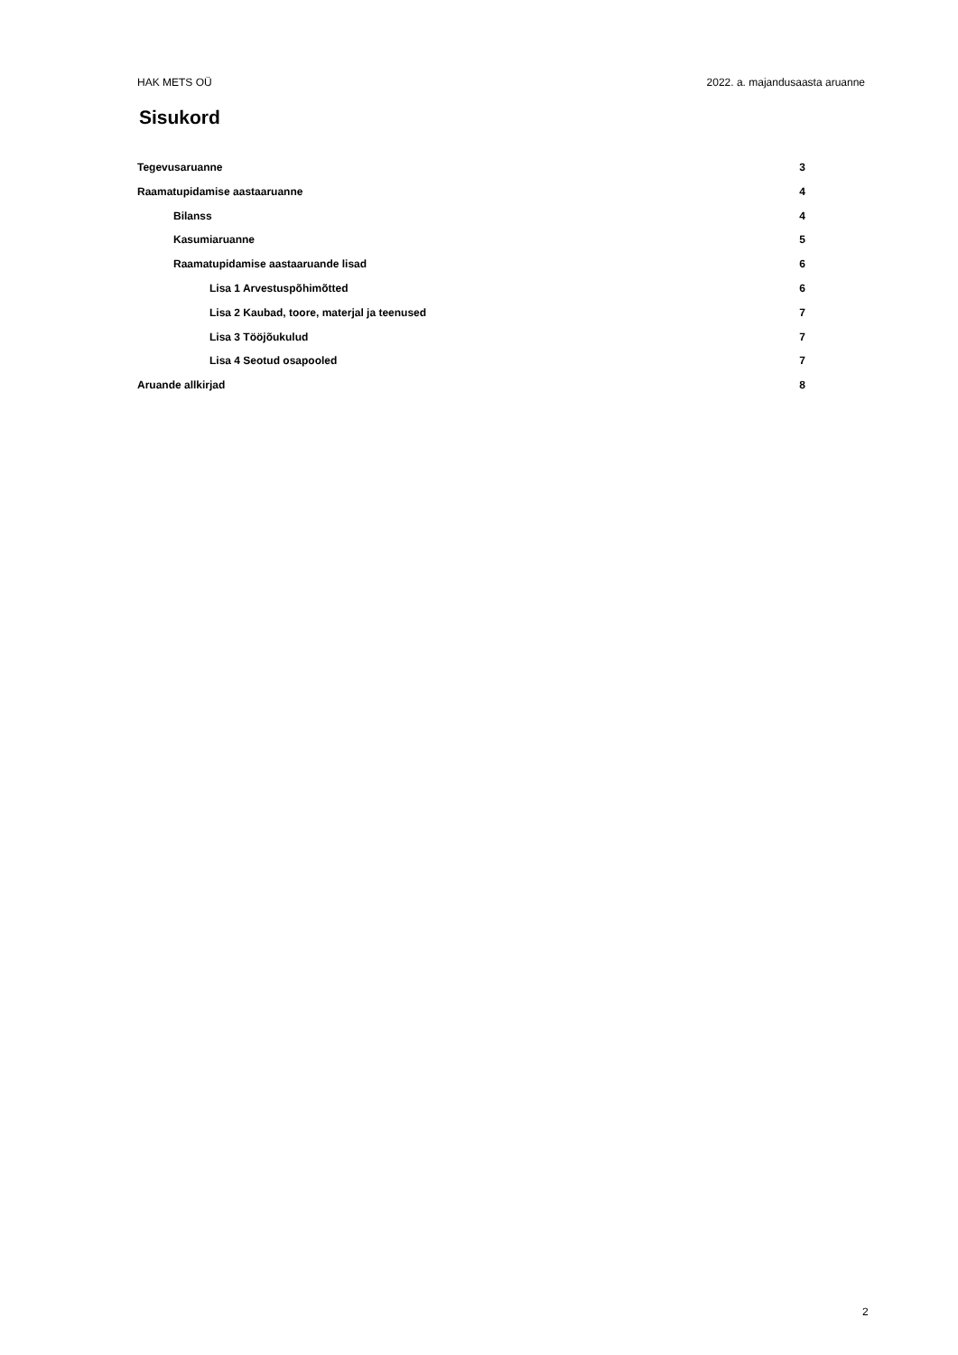HAK METS OÜ 2022. a. majandusaasta aruanne
Sisukord
Tegevusaruanne 3
Raamatupidamise aastaaruanne 4
Bilanss 4
Kasumiaruanne 5
Raamatupidamise aastaaruande lisad 6
Lisa 1 Arvestuspõhimõtted 6
Lisa 2 Kaubad, toore, materjal ja teenused 7
Lisa 3 Tööjõukulud 7
Lisa 4 Seotud osapooled 7
Aruande allkirjad 8
2